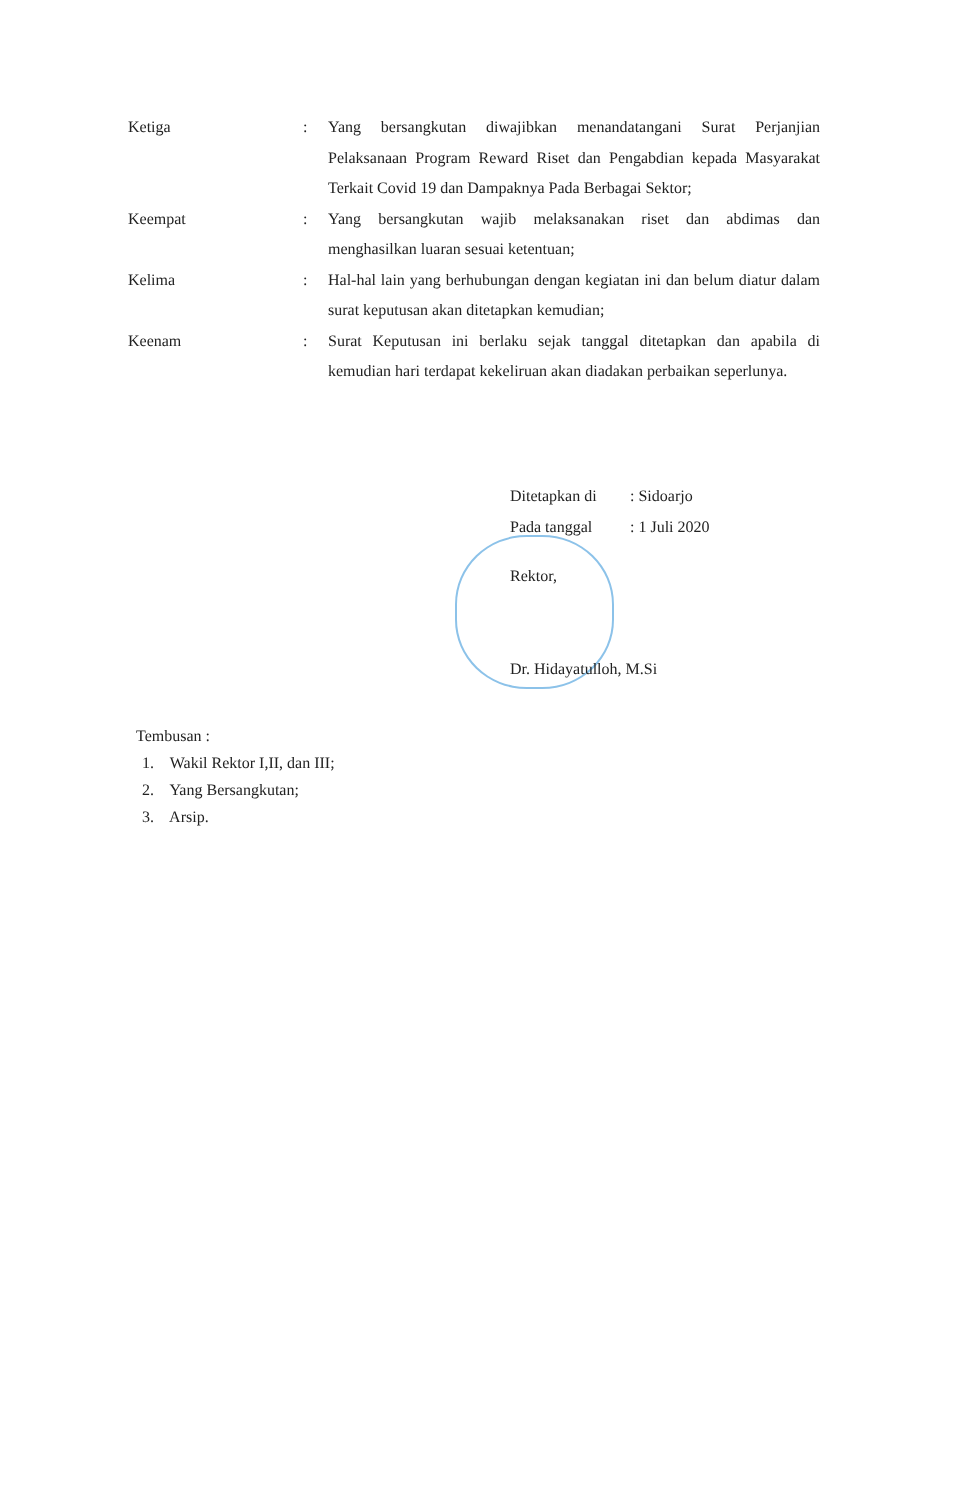Ketiga :
Yang bersangkutan diwajibkan menandatangani Surat Perjanjian Pelaksanaan Program Reward Riset dan Pengabdian kepada Masyarakat Terkait Covid 19 dan Dampaknya Pada Berbagai Sektor;
Keempat :
Yang bersangkutan wajib melaksanakan riset dan abdimas dan menghasilkan luaran sesuai ketentuan;
Kelima :
Hal-hal lain yang berhubungan dengan kegiatan ini dan belum diatur dalam surat keputusan akan ditetapkan kemudian;
Keenam :
Surat Keputusan ini berlaku sejak tanggal ditetapkan dan apabila di kemudian hari terdapat kekeliruan akan diadakan perbaikan seperlunya.
Ditetapkan di: Sidoarjo
Pada tanggal: 1 Juli 2020
Rektor,
Dr. Hidayatulloh, M.Si
Tembusan :
1. Wakil Rektor I,II, dan III;
2. Yang Bersangkutan;
3. Arsip.